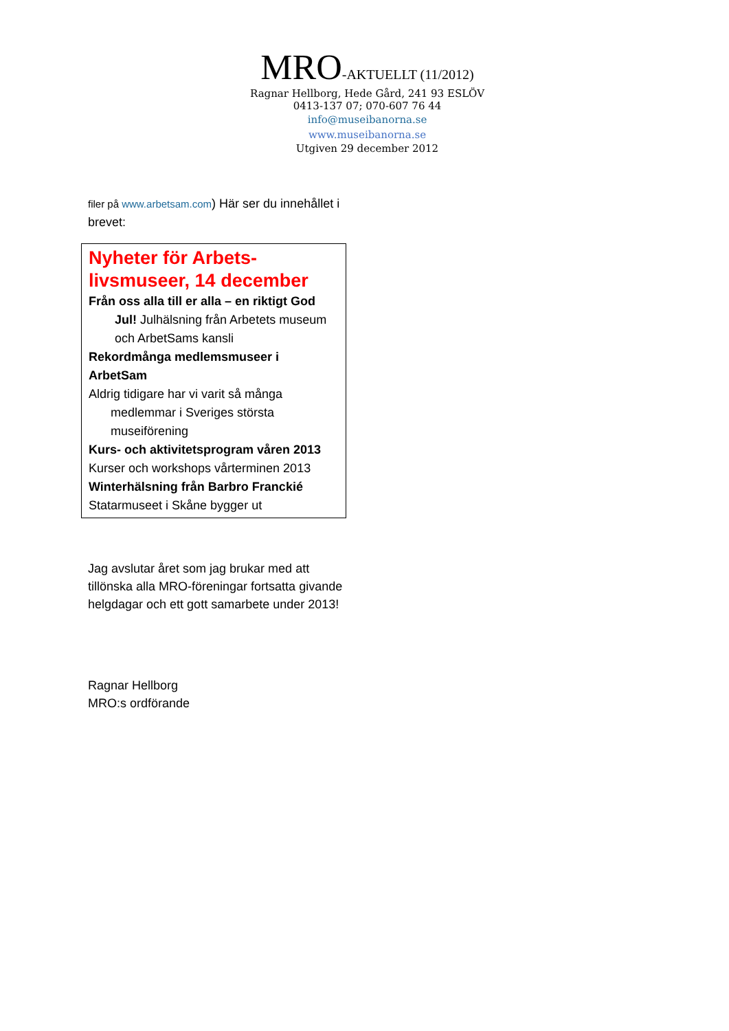MRO-AKTUELLT (11/2012)
Ragnar Hellborg, Hede Gård, 241 93 ESLÖV
0413-137 07; 070-607 76 44
info@museibanorna.se
www.museibanorna.se
Utgiven 29 december 2012
filer på www.arbetsam.com) Här ser du innehållet i brevet:
Nyheter för Arbets-livsmuseer, 14 december
Från oss alla till er alla – en riktigt God
Jul! Julhälsning från Arbetets museum och ArbetSams kansli
Rekordmånga medlemsmuseer i ArbetSam
Aldrig tidigare har vi varit så många
medlemmar i Sveriges största museiförening
Kurs- och aktivitetsprogram våren 2013
Kurser och workshops vårterminen 2013
Winterhälsning från Barbro Franckié
Statarmuseet i Skåne bygger ut
Jag avslutar året som jag brukar med att tillönska alla MRO-föreningar fortsatta givande helgdagar och ett gott samarbete under 2013!
Ragnar Hellborg
MRO:s ordförande